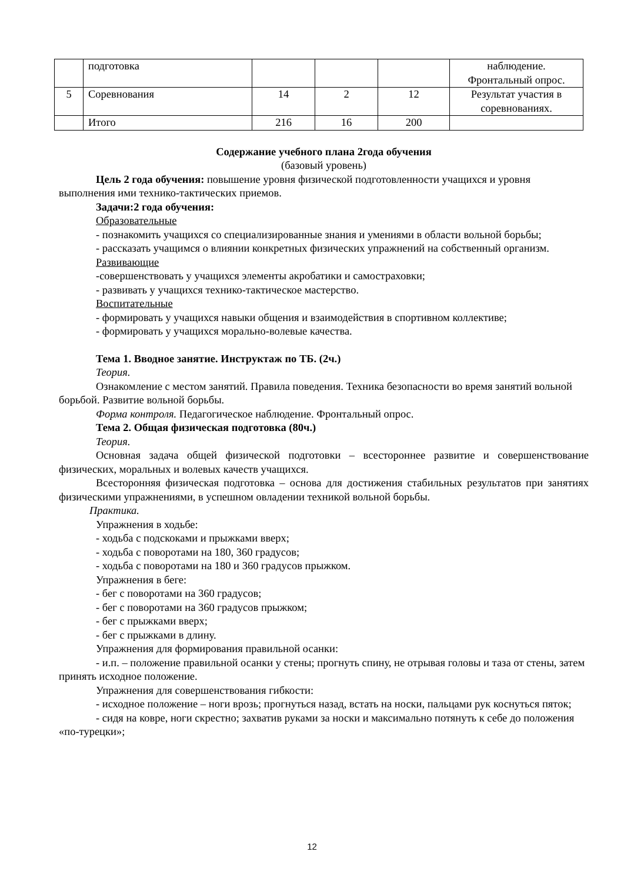| | подготовка | | | | наблюдение. Фронтальный опрос. |
| 5 | Соревнования | 14 | 2 | 12 | Результат участия в соревнованиях. |
| | Итого | 216 | 16 | 200 | |
Содержание учебного плана 2года обучения
(базовый уровень)
Цель 2 года обучения: повышение уровня физической подготовленности учащихся и уровня выполнения ими технико-тактических приемов.
Задачи:2 года обучения:
Образовательные
- познакомить учащихся со специализированные знания и умениями в области вольной борьбы;
- рассказать учащимся о влиянии конкретных физических упражнений на собственный организм.
Развивающие
-совершенствовать у учащихся элементы акробатики и самостраховки;
- развивать у учащихся технико-тактическое мастерство.
Воспитательные
- формировать у учащихся навыки общения и взаимодействия в спортивном коллективе;
- формировать у учащихся морально-волевые качества.
Тема 1. Вводное занятие. Инструктаж по ТБ. (2ч.)
Теория.
Ознакомление с местом занятий. Правила поведения. Техника безопасности во время занятий вольной борьбой. Развитие вольной борьбы.
Форма контроля. Педагогическое наблюдение. Фронтальный опрос.
Тема 2. Общая физическая подготовка (80ч.)
Теория.
Основная задача общей физической подготовки – всестороннее развитие и совершенствование физических, моральных и волевых качеств учащихся.
Всесторонняя физическая подготовка – основа для достижения стабильных результатов при занятиях физическими упражнениями, в успешном овладении техникой вольной борьбы.
Практика.
Упражнения в ходьбе:
- ходьба с подскоками и прыжками вверх;
- ходьба с поворотами на 180, 360 градусов;
- ходьба с поворотами на 180 и 360 градусов прыжком.
Упражнения в беге:
- бег с поворотами на 360 градусов;
- бег с поворотами на 360 градусов прыжком;
- бег с прыжками вверх;
- бег с прыжками в длину.
Упражнения для формирования правильной осанки:
- и.п. – положение правильной осанки у стены; прогнуть спину, не отрывая головы и таза от стены, затем принять исходное положение.
Упражнения для совершенствования гибкости:
- исходное положение – ноги врозь; прогнуться назад, встать на носки, пальцами рук коснуться пяток;
- сидя на ковре, ноги скрестно; захватив руками за носки и максимально потянуть к себе до положения «по-турецки»;
12